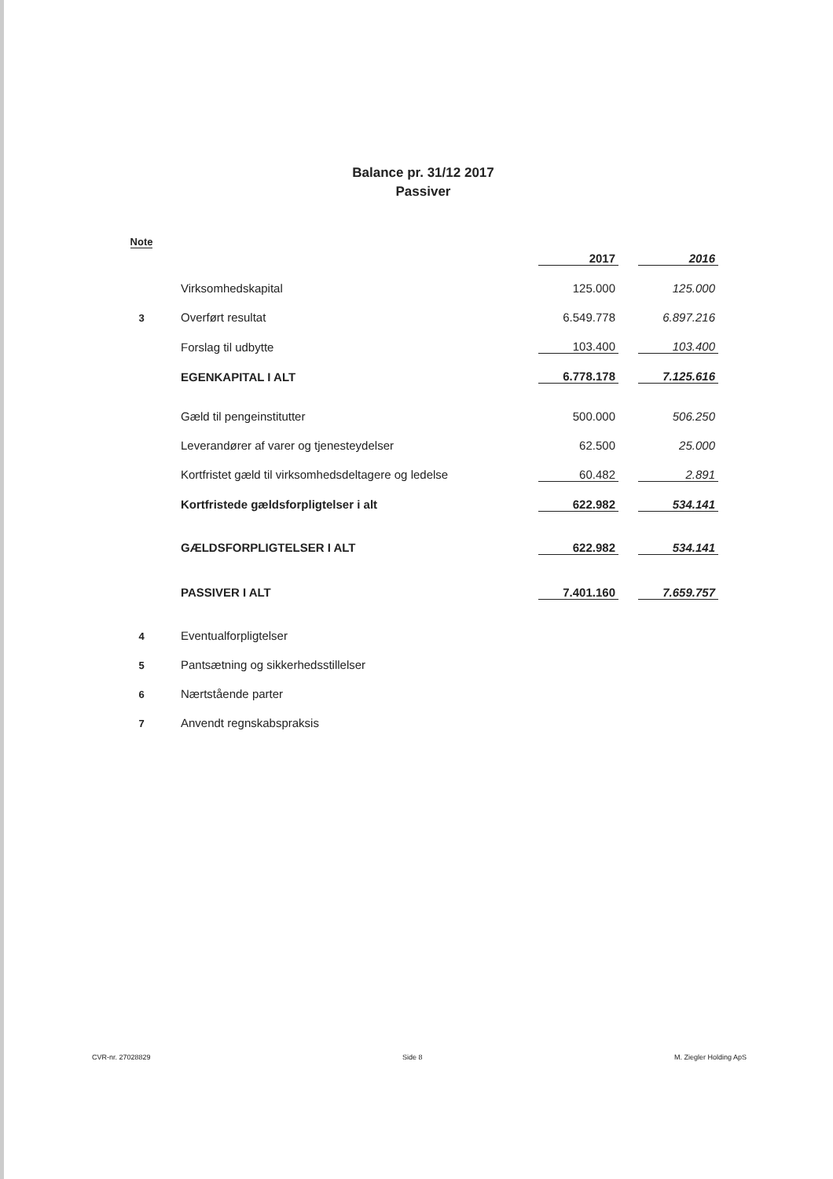Balance pr. 31/12 2017
Passiver
| Note | | 2017 | | 2016 |
| | Virksomhedskapital | 125.000 | | 125.000 |
| 3 | Overført resultat | 6.549.778 | | 6.897.216 |
| | Forslag til udbytte | 103.400 | | 103.400 |
| | EGENKAPITAL I ALT | 6.778.178 | | 7.125.616 |
| | Gæld til pengeinstitutter | 500.000 | | 506.250 |
| | Leverandører af varer og tjenesteydelser | 62.500 | | 25.000 |
| | Kortfristet gæld til virksomhedsdeltagere og ledelse | 60.482 | | 2.891 |
| | Kortfristede gældsforpligtelser i alt | 622.982 | | 534.141 |
| | GÆLDSFORPLIGTELSER I ALT | 622.982 | | 534.141 |
| | PASSIVER I ALT | 7.401.160 | | 7.659.757 |
| 4 | Eventualforpligtelser | | | |
| 5 | Pantsætning og sikkerhedsstillelser | | | |
| 6 | Nærtstående parter | | | |
| 7 | Anvendt regnskabspraksis | | | |
CVR-nr. 27028829 Side 8 M. Ziegler Holding ApS